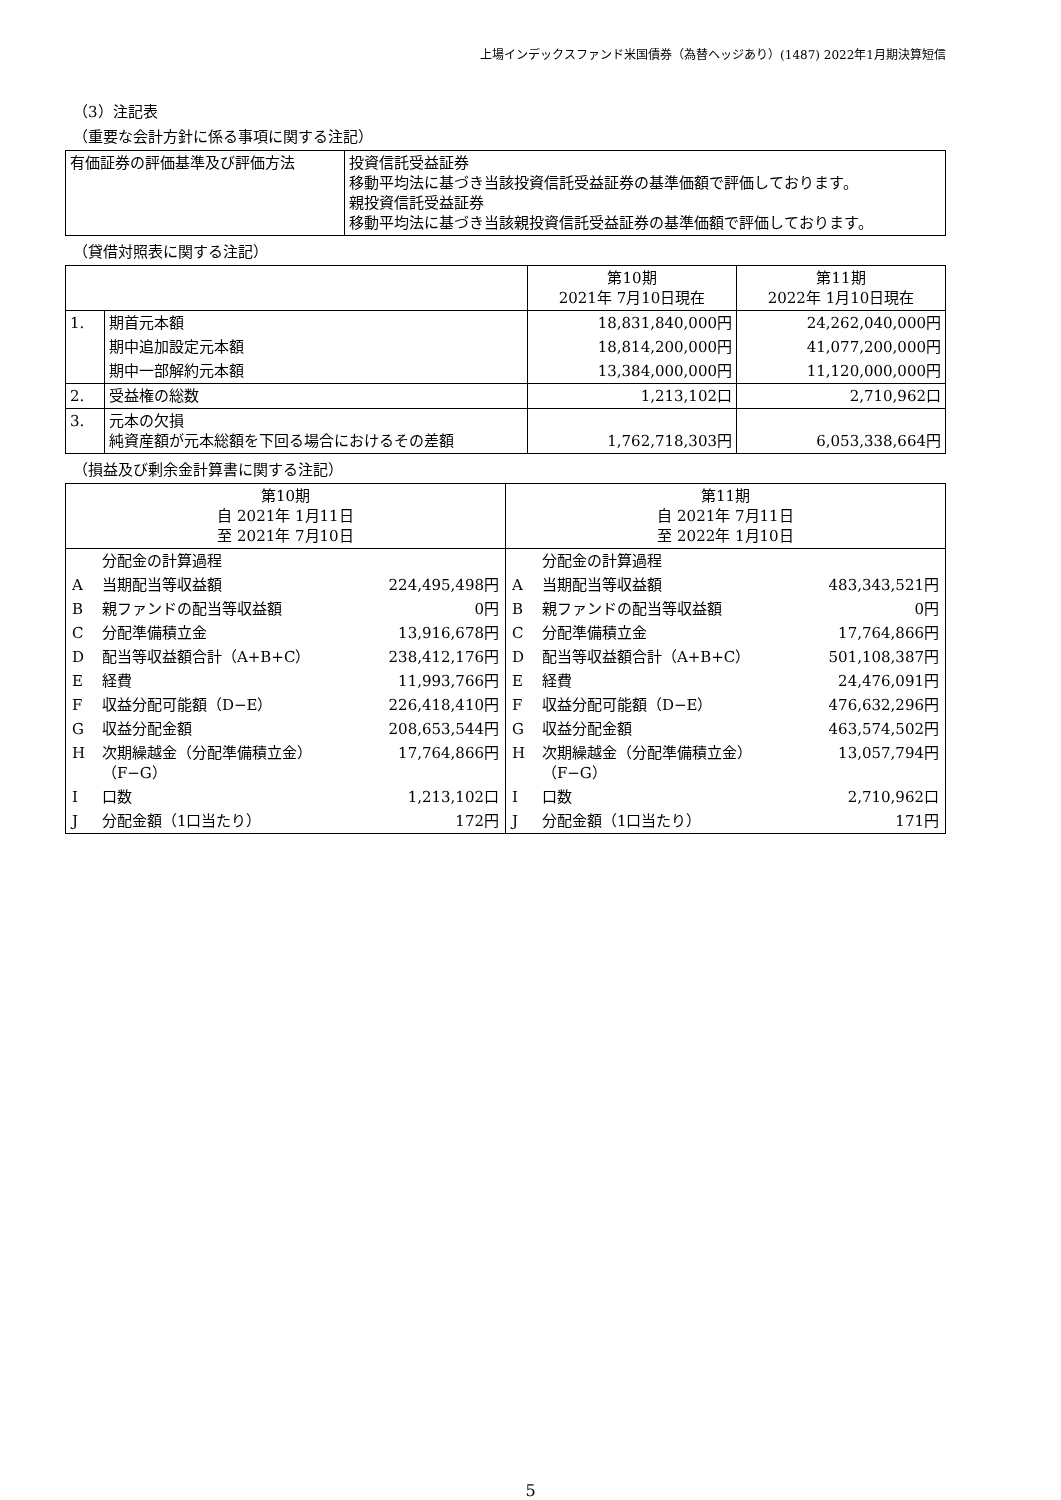上場インデックスファンド米国債券（為替ヘッジあり）(1487) 2022年1月期決算短信
（3）注記表
（重要な会計方針に係る事項に関する注記）
| 有価証券の評価基準及び評価方法 | 投資信託受益証券 移動平均法に基づき当該投資信託受益証券の基準価額で評価しております。 親投資信託受益証券 移動平均法に基づき当該親投資信託受益証券の基準価額で評価しております。 |
（貸借対照表に関する注記）
| | | 第10期 2021年 7月10日現在 | 第11期 2022年 1月10日現在 |
| 1. | 期首元本額 | 18,831,840,000円 | 24,262,040,000円 |
| | 期中追加設定元本額 | 18,814,200,000円 | 41,077,200,000円 |
| | 期中一部解約元本額 | 13,384,000,000円 | 11,120,000,000円 |
| 2. | 受益権の総数 | 1,213,102口 | 2,710,962口 |
| 3. | 元本の欠損 純資産額が元本総額を下回る場合におけるその差額 | 1,762,718,303円 | 6,053,338,664円 |
（損益及び剰余金計算書に関する注記）
| 第10期 自 2021年 1月11日 至 2021年 7月10日 | | | 第11期 自 2021年 7月11日 至 2022年 1月10日 | | |
| | 分配金の計算過程 | | | 分配金の計算過程 | |
| A | 当期配当等収益額 | 224,495,498円 | A | 当期配当等収益額 | 483,343,521円 |
| B | 親ファンドの配当等収益額 | 0円 | B | 親ファンドの配当等収益額 | 0円 |
| C | 分配準備積立金 | 13,916,678円 | C | 分配準備積立金 | 17,764,866円 |
| D | 配当等収益額合計（A+B+C） | 238,412,176円 | D | 配当等収益額合計（A+B+C） | 501,108,387円 |
| E | 経費 | 11,993,766円 | E | 経費 | 24,476,091円 |
| F | 収益分配可能額（D−E） | 226,418,410円 | F | 収益分配可能額（D−E） | 476,632,296円 |
| G | 収益分配金額 | 208,653,544円 | G | 収益分配金額 | 463,574,502円 |
| H | 次期繰越金（分配準備積立金） （F−G） | 17,764,866円 | H | 次期繰越金（分配準備積立金） （F−G） | 13,057,794円 |
| I | 口数 | 1,213,102口 | I | 口数 | 2,710,962口 |
| J | 分配金額（1口当たり） | 172円 | J | 分配金額（1口当たり） | 171円 |
5